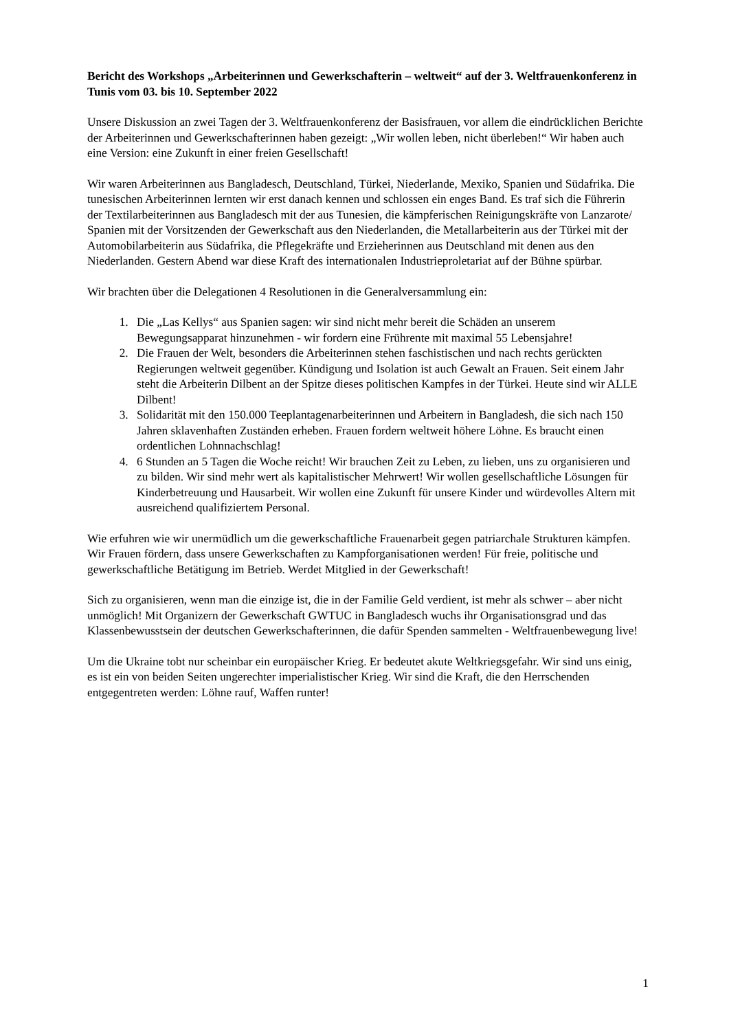Bericht des Workshops „Arbeiterinnen und Gewerkschafterin – weltweit“ auf der 3. Weltfrauenkonferenz in Tunis vom 03. bis 10. September 2022
Unsere Diskussion an zwei Tagen der 3. Weltfrauenkonferenz der Basisfrauen, vor allem die eindrücklichen Berichte der Arbeiterinnen und Gewerkschafterinnen haben gezeigt: „Wir wollen leben, nicht überleben!“ Wir haben auch eine Version: eine Zukunft in einer freien Gesellschaft!
Wir waren Arbeiterinnen aus Bangladesch, Deutschland, Türkei, Niederlande, Mexiko, Spanien und Südafrika. Die tunesischen Arbeiterinnen lernten wir erst danach kennen und schlossen ein enges Band. Es traf sich die Führerin der Textilarbeiterinnen aus Bangladesch mit der aus Tunesien, die kämpferischen Reinigungskräfte von Lanzarote/ Spanien mit der Vorsitzenden der Gewerkschaft aus den Niederlanden, die Metallarbeiterin aus der Türkei mit der Automobilarbeiterin aus Südafrika, die Pflegekräfte und Erzieherinnen aus Deutschland mit denen aus den Niederlanden. Gestern Abend war diese Kraft des internationalen Industrieproletariat auf der Bühne spürbar.
Wir brachten über die Delegationen 4 Resolutionen in die Generalversammlung ein:
1. Die „Las Kellys“ aus Spanien sagen: wir sind nicht mehr bereit die Schäden an unserem Bewegungsapparat hinzunehmen - wir fordern eine Frührente mit maximal 55 Lebensjahre!
2. Die Frauen der Welt, besonders die Arbeiterinnen stehen faschistischen und nach rechts gerückten Regierungen weltweit gegenüber. Kündigung und Isolation ist auch Gewalt an Frauen. Seit einem Jahr steht die Arbeiterin Dilbent an der Spitze dieses politischen Kampfes in der Türkei. Heute sind wir ALLE Dilbent!
3. Solidarität mit den 150.000 Teeplantagenarbeiterinnen und Arbeitern in Bangladesh, die sich nach 150 Jahren sklavenhaften Zuständen erheben. Frauen fordern weltweit höhere Löhne. Es braucht einen ordentlichen Lohnnachschlag!
4. 6 Stunden an 5 Tagen die Woche reicht! Wir brauchen Zeit zu Leben, zu lieben, uns zu organisieren und zu bilden. Wir sind mehr wert als kapitalistischer Mehrwert! Wir wollen gesellschaftliche Lösungen für Kinderbetreuung und Hausarbeit. Wir wollen eine Zukunft für unsere Kinder und würdevolles Altern mit ausreichend qualifiziertem Personal.
Wie erfuhren wie wir unermüdlich um die gewerkschaftliche Frauenarbeit gegen patriarchale Strukturen kämpfen. Wir Frauen fördern, dass unsere Gewerkschaften zu Kampforganisationen werden! Für freie, politische und gewerkschaftliche Betätigung im Betrieb. Werdet Mitglied in der Gewerkschaft!
Sich zu organisieren, wenn man die einzige ist, die in der Familie Geld verdient, ist mehr als schwer – aber nicht unmöglich! Mit Organizern der Gewerkschaft GWTUC in Bangladesch wuchs ihr Organisationsgrad und das Klassenbewusstsein der deutschen Gewerkschafterinnen, die dafür Spenden sammelten - Weltfrauenbewegung live!
Um die Ukraine tobt nur scheinbar ein europäischer Krieg. Er bedeutet akute Weltkriegsgefahr. Wir sind uns einig, es ist ein von beiden Seiten ungerechter imperialistischer Krieg. Wir sind die Kraft, die den Herrschenden entgegentreten werden: Löhne rauf, Waffen runter!
1